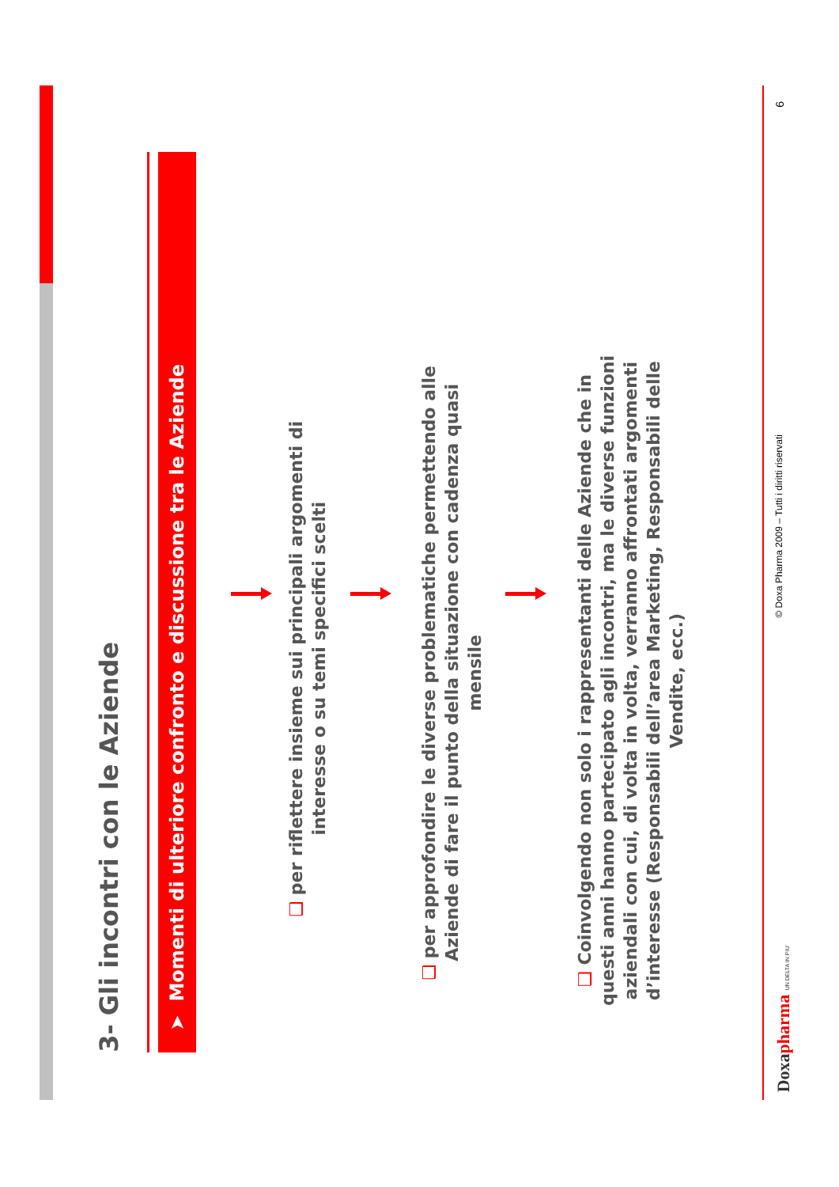3- Gli incontri con le Aziende
➤ Momenti di ulteriore confronto e discussione tra le Aziende
❑ per riflettere insieme sui principali argomenti di interesse o su temi specifici scelti
❑ per approfondire le diverse problematiche permettendo alle Aziende di fare il punto della situazione con cadenza quasi mensile
❑ Coinvolgendo non solo i rappresentanti delle Aziende che in questi anni hanno partecipato agli incontri, ma le diverse funzioni aziendali con cui, di volta in volta, verranno affrontati argomenti d’interesse (Responsabili dell’area Marketing, Responsabili delle Vendite, ecc.)
Doxapharma UN DELTA IN PIU’
© Doxa Pharma 2009 – Tutti i diritti riservati
6